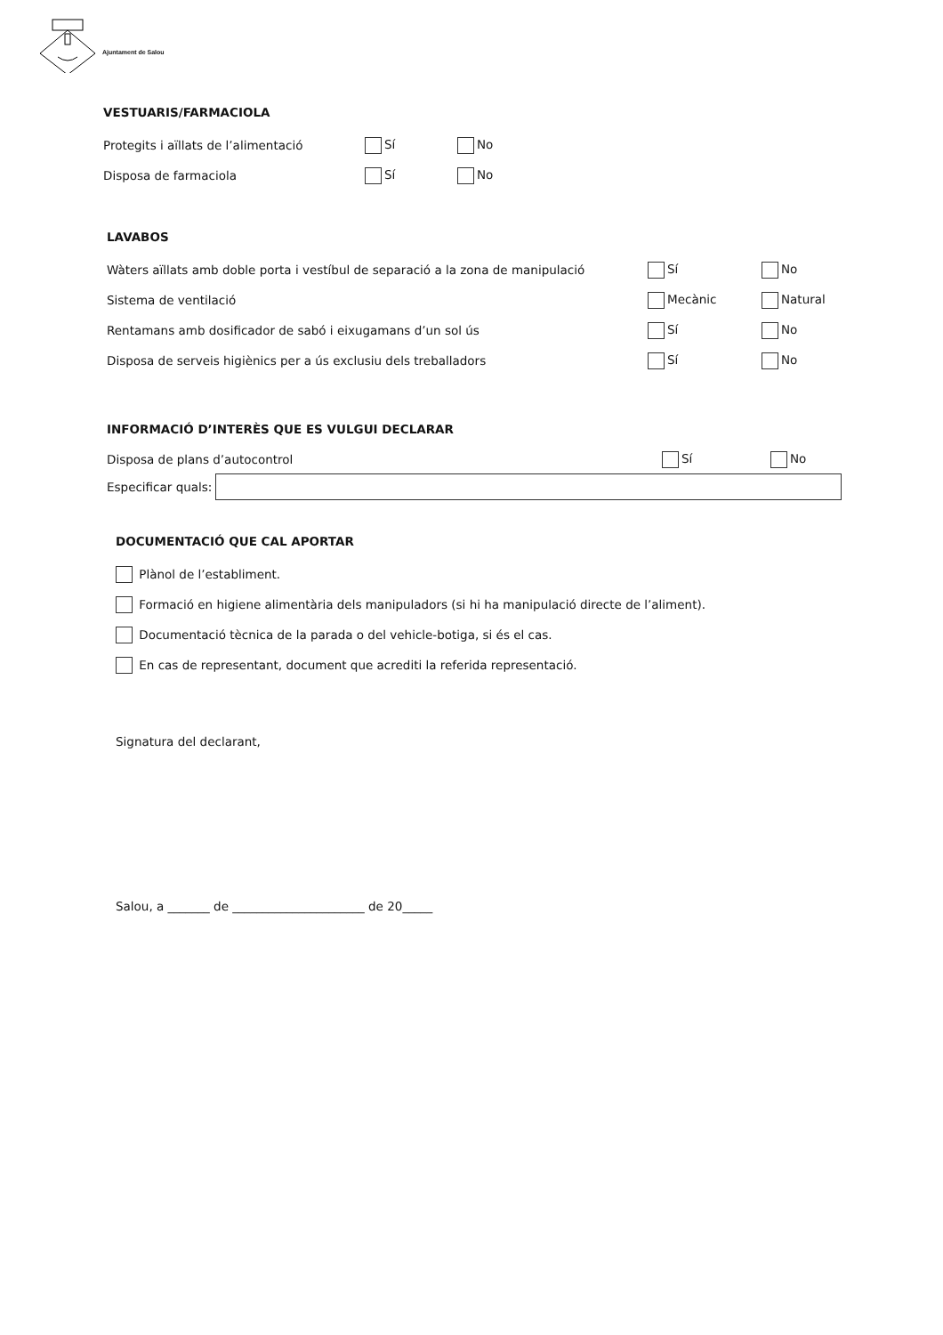Ajuntament de Salou
VESTUARIS/FARMACIOLA
Protegits i aïllats de l’alimentació Sí No
Disposa de farmaciola Sí No
LAVABOS
Wàters aïllats amb doble porta i vestíbul de separació a la zona de manipulació
Sí No
Sistema de ventilació Mecànic Natural
Rentamans amb dosificador de sabó i eixugamans d’un sol ús Sí No
Disposa de serveis higiènics per a ús exclusiu dels treballadors Sí No
INFORMACIÓ D’INTERÈS QUE ES VULGUI DECLARAR
Disposa de plans d’autocontrol Sí No
Especificar quals:
DOCUMENTACIÓ QUE CAL APORTAR
Plànol de l’establiment.
Formació en higiene alimentària dels manipuladors (si hi ha manipulació directe de l’aliment).
Documentació tècnica de la parada o del vehicle-botiga, si és el cas.
En cas de representant, document que acrediti la referida representació.
Signatura del declarant,
Salou, a _______ de ______________________ de 20_____